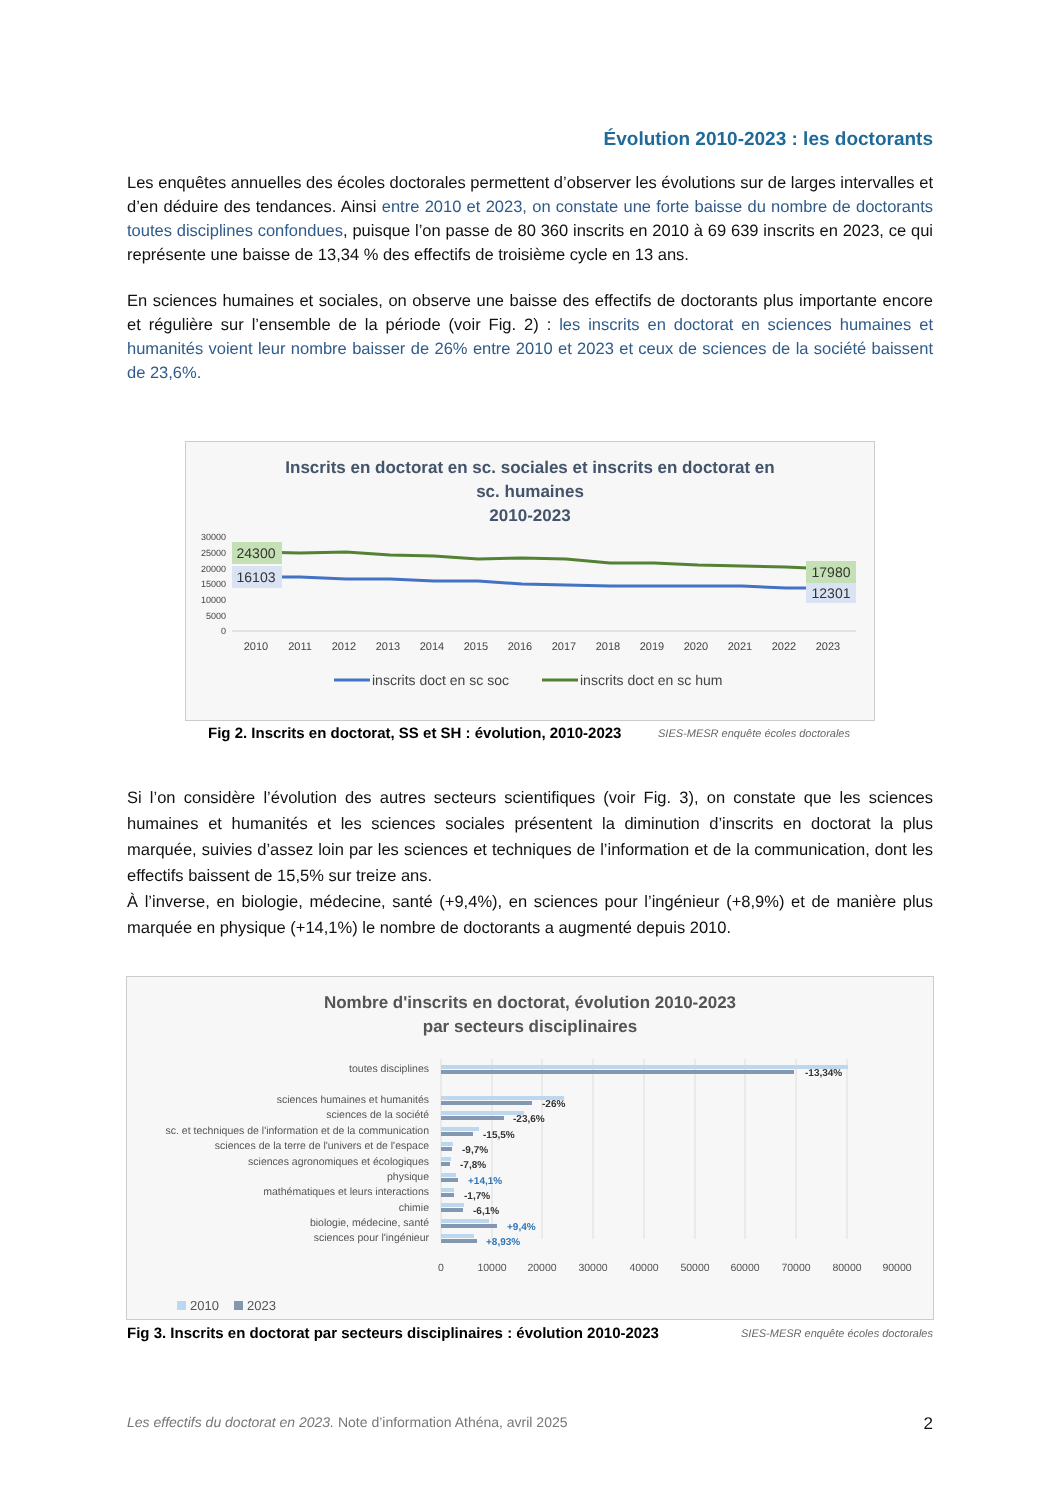Évolution 2010-2023 : les doctorants
Les enquêtes annuelles des écoles doctorales permettent d’observer les évolutions sur de larges intervalles et d’en déduire des tendances. Ainsi entre 2010 et 2023, on constate une forte baisse du nombre de doctorants toutes disciplines confondues, puisque l’on passe de 80 360 inscrits en 2010 à 69 639 inscrits en 2023, ce qui représente une baisse de 13,34 % des effectifs de troisième cycle en 13 ans.
En sciences humaines et sociales, on observe une baisse des effectifs de doctorants plus importante encore et régulière sur l’ensemble de la période (voir Fig. 2) : les inscrits en doctorat en sciences humaines et humanités voient leur nombre baisser de 26% entre 2010 et 2023 et ceux de sciences de la société baissent de 23,6%.
Inscrits en doctorat en sc. sociales et inscrits en doctorat en
sc. humaines
2010-2023
30000
25000
20000
15000
10000
5000
0
24300
16103
17980
12301
2010
2011
2012
2013
2014
2015
2016
2017
2018
2019
2020
2021
2022
2023
inscrits doct en sc soc
inscrits doct en sc hum
Fig 2. Inscrits en doctorat, SS et SH : évolution, 2010-2023 SIES-MESR enquête écoles doctorales
Si l’on considère l’évolution des autres secteurs scientifiques (voir Fig. 3), on constate que les sciences humaines et humanités et les sciences sociales présentent la diminution d’inscrits en doctorat la plus marquée, suivies d’assez loin par les sciences et techniques de l’information et de la communication, dont les effectifs baissent de 15,5% sur treize ans.
À l’inverse, en biologie, médecine, santé (+9,4%), en sciences pour l’ingénieur (+8,9%) et de manière plus marquée en physique (+14,1%) le nombre de doctorants a augmenté depuis 2010.
Nombre d'inscrits en doctorat, évolution 2010-2023
par secteurs disciplinaires
toutes disciplines
sciences humaines et humanités
sciences de la société
sc. et techniques de l'information et de la communication
sciences de la terre de l'univers et de l'espace
sciences agronomiques et écologiques
physique
mathématiques et leurs interactions
chimie
biologie, médecine, santé
sciences pour l'ingénieur
-13,34%
-26%
-23,6%
-15,5%
-9,7%
-7,8%
+14,1%
-1,7%
-6,1%
+9,4%
+8,93%
0
10000
20000
30000
40000
50000
60000
70000
80000
90000
2010
2023
Fig 3. Inscrits en doctorat par secteurs disciplinaires : évolution 2010-2023 SIES-MESR enquête écoles doctorales
Les effectifs du doctorat en 2023. Note d’information Athéna, avril 2025 2